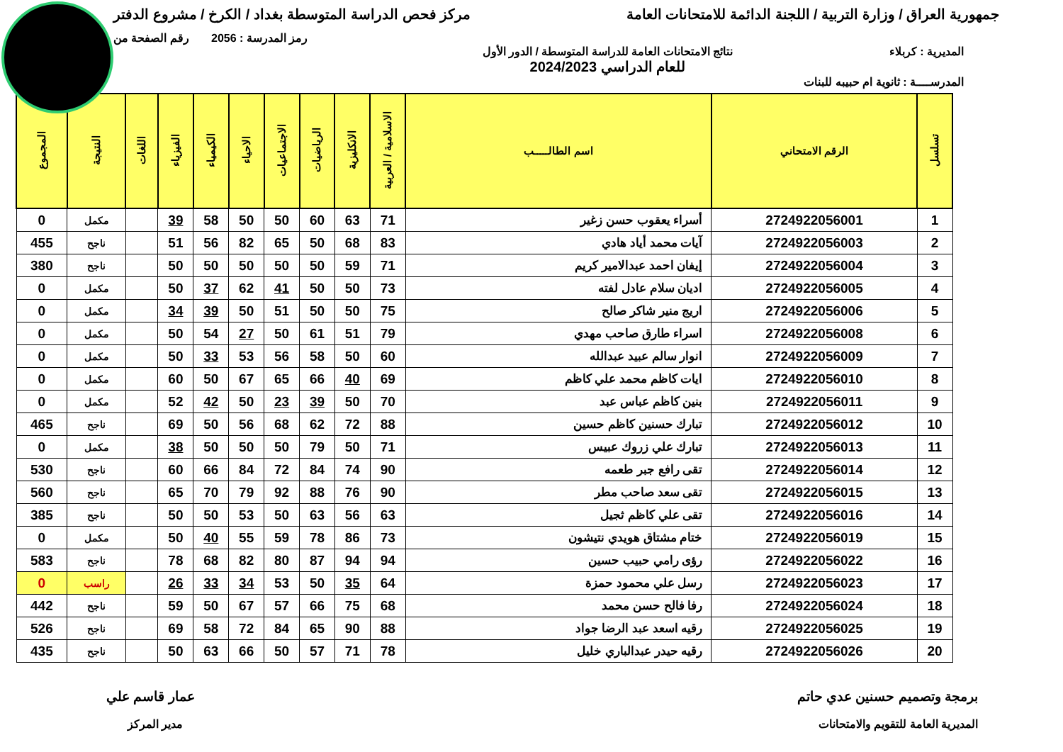جمهورية العراق / وزارة التربية / اللجنة الدائمة للامتحانات العامة
مركز فحص الدراسة المتوسطة بغداد / الكرخ / مشروع الدفتر
رمز المدرسة : 2056 رقم الصفحة من
المديرية : كربلاء نتائج الامتحانات العامة للدراسة المتوسطة / الدور الأول
للعام الدراسي 2024/2023
المدرســــة : ثانوية ام حبيبه للبنات
| تسلسل | الرقم الامتحاني | اسم الطالـــــب | الاسلامية / العربية | الانكليزية | الرياضيات | الاجتماعيات | الاحياء | الكيمياء | الفيزياء | اللغات | النتيجة | المجموع |
| --- | --- | --- | --- | --- | --- | --- | --- | --- | --- | --- | --- | --- |
| 1 | 2724922056001 | أسراء يعقوب حسن زغير | 71 | 63 | 60 | 50 | 50 | 58 | 39 | | مكمل | 0 |
| 2 | 2724922056003 | آيات محمد أياد هادي | 83 | 68 | 50 | 65 | 82 | 56 | 51 | | ناجح | 455 |
| 3 | 2724922056004 | إيفان احمد عبدالامير كريم | 71 | 59 | 50 | 50 | 50 | 50 | 50 | | ناجح | 380 |
| 4 | 2724922056005 | اديان سلام عادل لفته | 73 | 50 | 50 | 41 | 62 | 37 | 50 | | مكمل | 0 |
| 5 | 2724922056006 | اريج منير شاكر صالح | 75 | 50 | 50 | 51 | 50 | 39 | 34 | | مكمل | 0 |
| 6 | 2724922056008 | اسراء طارق صاحب مهدي | 79 | 51 | 61 | 50 | 27 | 54 | 50 | | مكمل | 0 |
| 7 | 2724922056009 | انوار سالم عبيد عبدالله | 60 | 50 | 58 | 56 | 53 | 33 | 50 | | مكمل | 0 |
| 8 | 2724922056010 | ايات كاظم محمد علي كاظم | 69 | 40 | 66 | 65 | 67 | 50 | 60 | | مكمل | 0 |
| 9 | 2724922056011 | بنين كاظم عباس عبد | 70 | 50 | 39 | 23 | 50 | 42 | 52 | | مكمل | 0 |
| 10 | 2724922056012 | تبارك حسنين كاظم حسين | 88 | 72 | 62 | 68 | 56 | 50 | 69 | | ناجح | 465 |
| 11 | 2724922056013 | تبارك علي زروك عبيس | 71 | 50 | 79 | 50 | 50 | 50 | 38 | | مكمل | 0 |
| 12 | 2724922056014 | تقى رافع جبر طعمه | 90 | 74 | 84 | 72 | 84 | 66 | 60 | | ناجح | 530 |
| 13 | 2724922056015 | تقى سعد صاحب مطر | 90 | 76 | 88 | 92 | 79 | 70 | 65 | | ناجح | 560 |
| 14 | 2724922056016 | تقى علي كاظم ثجيل | 63 | 56 | 63 | 50 | 53 | 50 | 50 | | ناجح | 385 |
| 15 | 2724922056019 | ختام مشتاق هويدي نتيشون | 73 | 86 | 78 | 59 | 55 | 40 | 50 | | مكمل | 0 |
| 16 | 2724922056022 | رؤى رامي حبيب حسين | 94 | 94 | 87 | 80 | 82 | 68 | 78 | | ناجح | 583 |
| 17 | 2724922056023 | رسل علي محمود حمزة | 64 | 35 | 50 | 53 | 34 | 33 | 26 | | راسب | 0 |
| 18 | 2724922056024 | رفا فالح حسن محمد | 68 | 75 | 66 | 57 | 67 | 50 | 59 | | ناجح | 442 |
| 19 | 2724922056025 | رقيه اسعد عبد الرضا جواد | 88 | 90 | 65 | 84 | 72 | 58 | 69 | | ناجح | 526 |
| 20 | 2724922056026 | رقيه حيدر عبدالباري خليل | 78 | 71 | 57 | 50 | 66 | 63 | 50 | | ناجح | 435 |
برمجة وتصميم حسنين عدي حاتم عمار قاسم علي
المديرية العامة للتقويم والامتحانات
مدير المركز